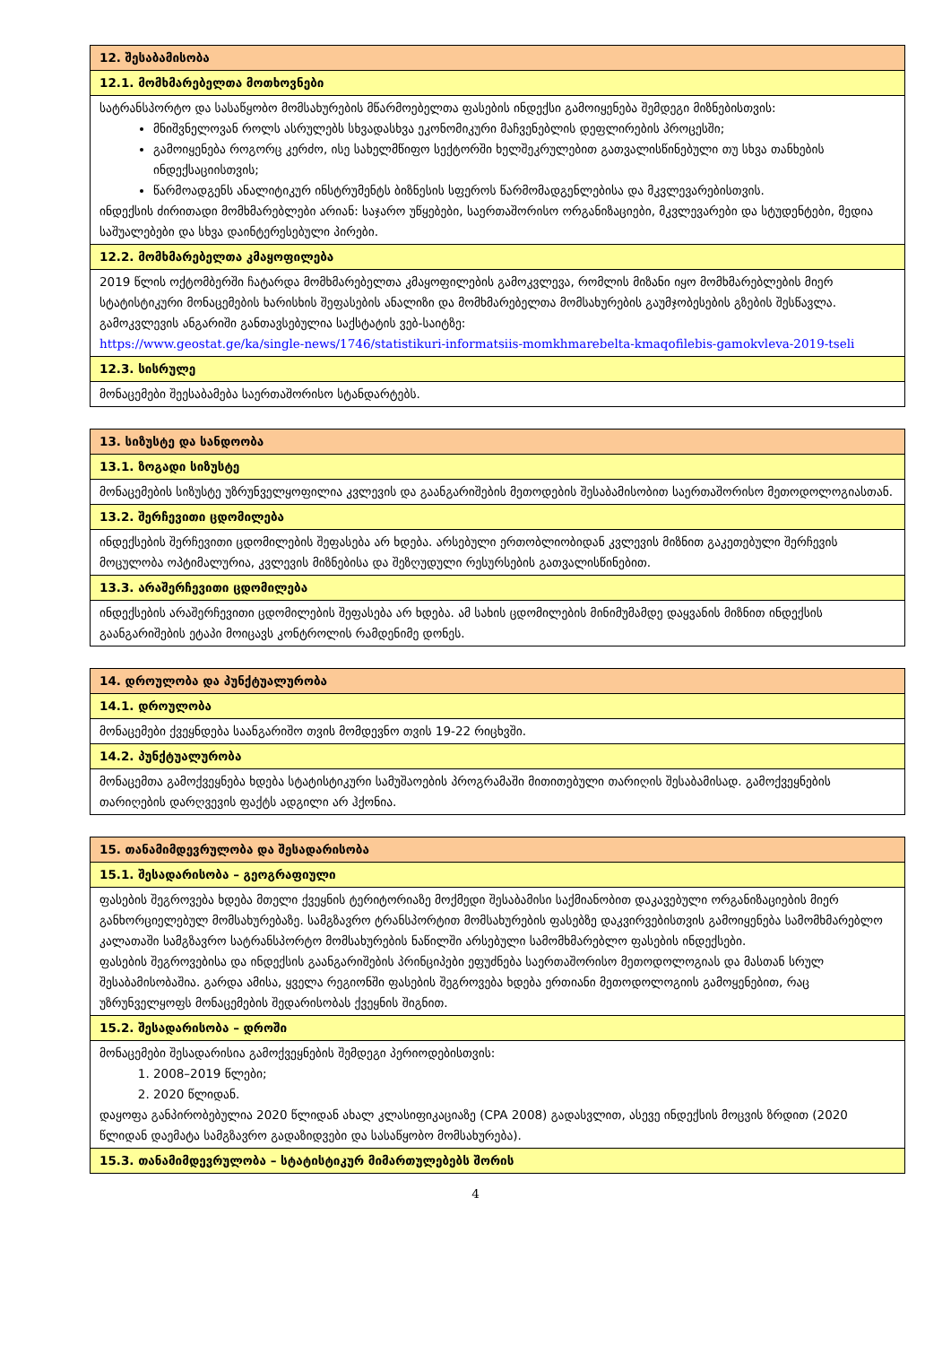| 12. შესაბამისობა |
| 12.1. მომხმარებელთა მოთხოვნები |
| სატრანსპორტო და სასაწყობო მომსახურების მწარმოებელთა ფასების ინდექსი გამოიყენება შემდეგი მიზნებისთვის: მნიშვნელოვან როლს ასრულებს სხვადასხვა ეკონომიკური მაჩვენებლის დეფლირების პროცესში; გამოიყენება როგორც კერძო, ისე სახელმწიფო სექტორში ხელშეკრულებით გათვალისწინებული თუ სხვა თანხების ინდექსაციისთვის; წარმოადგენს ანალიტიკურ ინსტრუმენტს ბიზნესის სფეროს წარმომადგენლებისა და მკვლევარებისთვის. ინდექსის ძირითადი მომხმარებლები არიან: საჯარო უწყებები, საერთაშორისო ორგანიზაციები, მკვლევარები და სტუდენტები, მედია საშუალებები და სხვა დაინტერესებული პირები. |
| 12.2. მომხმარებელთა კმაყოფილება |
| 2019 წლის ოქტომბერში ჩატარდა მომხმარებელთა კმაყოფილების გამოკვლევა, რომლის მიზანი იყო მომხმარებლების მიერ სტატისტიკური მონაცემების ხარისხის შეფასების ანალიზი და მომხმარებელთა მომსახურების გაუმჯობესების გზების შესწავლა. გამოკვლევის ანგარიში განთავსებულია საქსტატის ვებ-საიტზე: https://www.geostat.ge/ka/single-news/1746/statistikuri-informatsiis-momkhmarebelta-kmaqofilebis-gamokvleva-2019-tseli |
| 12.3. სისრულე |
| მონაცემები შეესაბამება საერთაშორისო სტანდარტებს. |
| 13. სიზუსტე და სანდოობა |
| 13.1. ზოგადი სიზუსტე |
| მონაცემების სიზუსტე უზრუნველყოფილია კვლევის და გაანგარიშების მეთოდების შესაბამისობით საერთაშორისო მეთოდოლოგიასთან. |
| 13.2. შერჩევითი ცდომილება |
| ინდექსების შერჩევითი ცდომილების შეფასება არ ხდება. არსებული ერთობლიობიდან კვლევის მიზნით გაკეთებული შერჩევის მოცულობა ოპტიმალურია, კვლევის მიზნებისა და შეზღუდული რესურსების გათვალისწინებით. |
| 13.3. არაშერჩევითი ცდომილება |
| ინდექსების არაშერჩევითი ცდომილების შეფასება არ ხდება. ამ სახის ცდომილების მინიმუმამდე დაყვანის მიზნით ინდექსის გაანგარიშების ეტაპი მოიცავს კონტროლის რამდენიმე დონეს. |
| 14. დროულობა და პუნქტუალურობა |
| 14.1. დროულობა |
| მონაცემები ქვეყნდება საანგარიშო თვის მომდევნო თვის 19-22 რიცხვში. |
| 14.2. პუნქტუალურობა |
| მონაცემთა გამოქვეყნება ხდება სტატისტიკური სამუშაოების პროგრამაში მითითებული თარიღის შესაბამისად. გამოქვეყნების თარიღების დარღვევის ფაქტს ადგილი არ ჰქონია. |
| 15. თანამიმდევრულობა და შესადარისობა |
| 15.1. შესადარისობა – გეოგრაფიული |
| ფასების შეგროვება ხდება მთელი ქვეყნის ტერიტორიაზე მოქმედი შესაბამისი საქმიანობით დაკავებული ორგანიზაციების მიერ განხორციელებულ მომსახურებაზე. სამგზავრო ტრანსპორტით მომსახურების ფასებზე დაკვირვებისთვის გამოიყენება სამომხმარებლო კალათაში სამგზავრო სატრანსპორტო მომსახურების ნაწილში არსებული სამომხმარებლო ფასების ინდექსები. ფასების შეგროვებისა და ინდექსის გაანგარიშების პრინციპები ეფუძნება საერთაშორისო მეთოდოლოგიას და მასთან სრულ შესაბამისობაშია. გარდა ამისა, ყველა რეგიონში ფასების შეგროვება ხდება ერთიანი მეთოდოლოგიის გამოყენებით, რაც უზრუნველყოფს მონაცემების შედარისობას ქვეყნის შიგნით. |
| 15.2. შესადარისობა – დროში |
| მონაცემები შესადარისია გამოქვეყნების შემდეგი პერიოდებისთვის: 1. 2008–2019 წლები; 2. 2020 წლიდან. დაყოფა განპირობებულია 2020 წლიდან ახალ კლასიფიკაციაზე (CPA 2008) გადასვლით, ასევე ინდექსის მოცვის ზრდით (2020 წლიდან დაემატა სამგზავრო გადაზიდვები და სასაწყობო მომსახურება). |
| 15.3. თანამიმდევრულობა – სტატისტიკურ მიმართულებებს შორის |
4